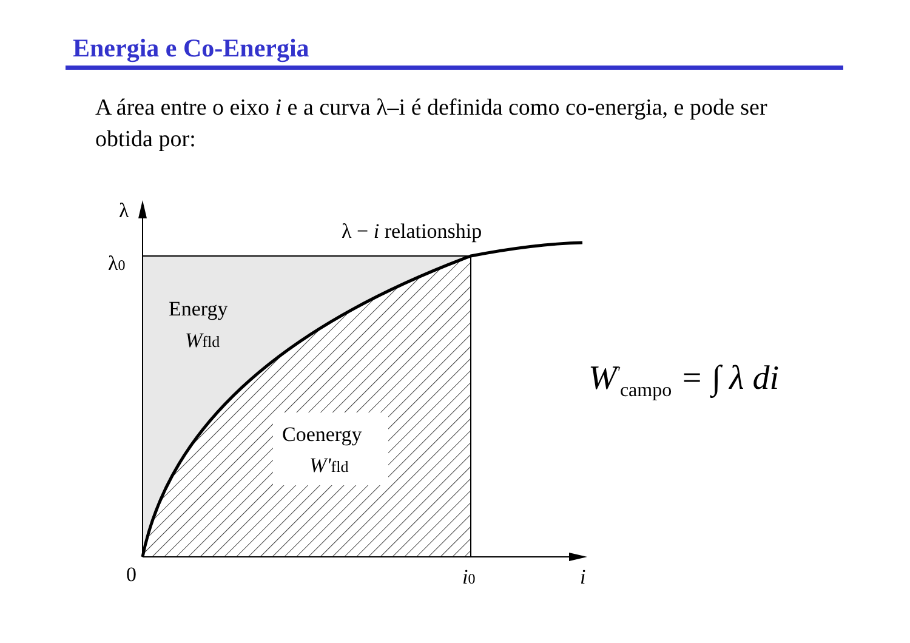Energia e Co-Energia
A área entre o eixo i e a curva λ–i é definida como co-energia, e pode ser obtida por:
λ
λ0
λ − i relationship
Energy
Wfld
Coenergy
W'fld
0
i0
i
W<sup>′</sup><sub>campo</sub> = ∫ λ di